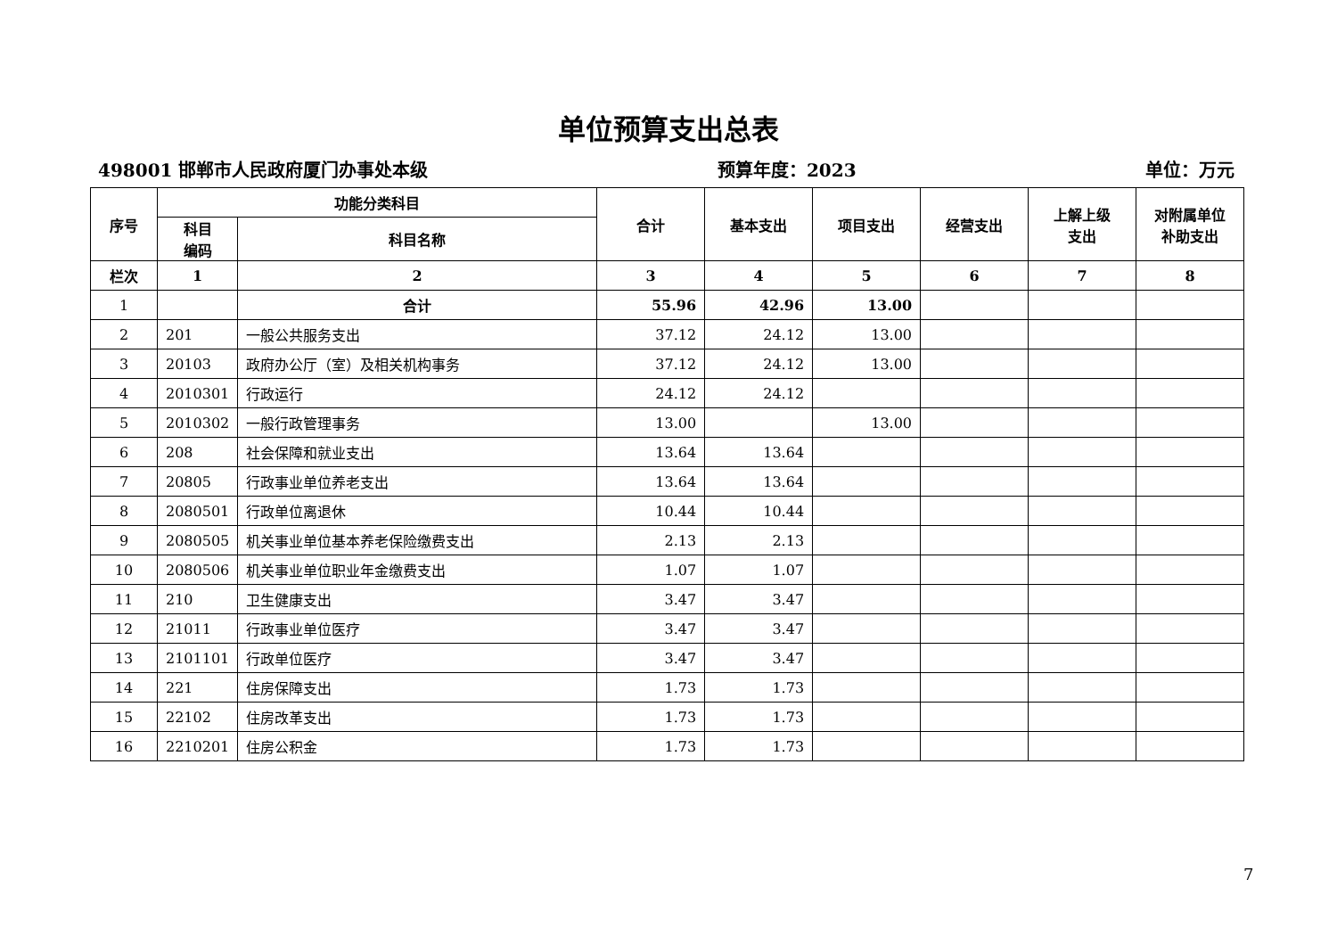单位预算支出总表
498001 邯郸市人民政府厦门办事处本级 预算年度：2023 单位：万元
| 序号 | 功能分类科目 | | 合计 | 基本支出 | 项目支出 | 经营支出 | 上解上级 支出 | 对附属单位 补助支出 |
| --- | --- | --- | --- | --- | --- | --- | --- | --- |
| | 科目 编码 | 科目名称 | | | | | | |
| 栏次 | 1 | 2 | 3 | 4 | 5 | 6 | 7 | 8 |
| 1 | | 合计 | 55.96 | 42.96 | 13.00 | | | |
| 2 | 201 | 一般公共服务支出 | 37.12 | 24.12 | 13.00 | | | |
| 3 | 20103 | 政府办公厅（室）及相关机构事务 | 37.12 | 24.12 | 13.00 | | | |
| 4 | 2010301 | 行政运行 | 24.12 | 24.12 | | | | |
| 5 | 2010302 | 一般行政管理事务 | 13.00 | | 13.00 | | | |
| 6 | 208 | 社会保障和就业支出 | 13.64 | 13.64 | | | | |
| 7 | 20805 | 行政事业单位养老支出 | 13.64 | 13.64 | | | | |
| 8 | 2080501 | 行政单位离退休 | 10.44 | 10.44 | | | | |
| 9 | 2080505 | 机关事业单位基本养老保险缴费支出 | 2.13 | 2.13 | | | | |
| 10 | 2080506 | 机关事业单位职业年金缴费支出 | 1.07 | 1.07 | | | | |
| 11 | 210 | 卫生健康支出 | 3.47 | 3.47 | | | | |
| 12 | 21011 | 行政事业单位医疗 | 3.47 | 3.47 | | | | |
| 13 | 2101101 | 行政单位医疗 | 3.47 | 3.47 | | | | |
| 14 | 221 | 住房保障支出 | 1.73 | 1.73 | | | | |
| 15 | 22102 | 住房改革支出 | 1.73 | 1.73 | | | | |
| 16 | 2210201 | 住房公积金 | 1.73 | 1.73 | | | | |
7